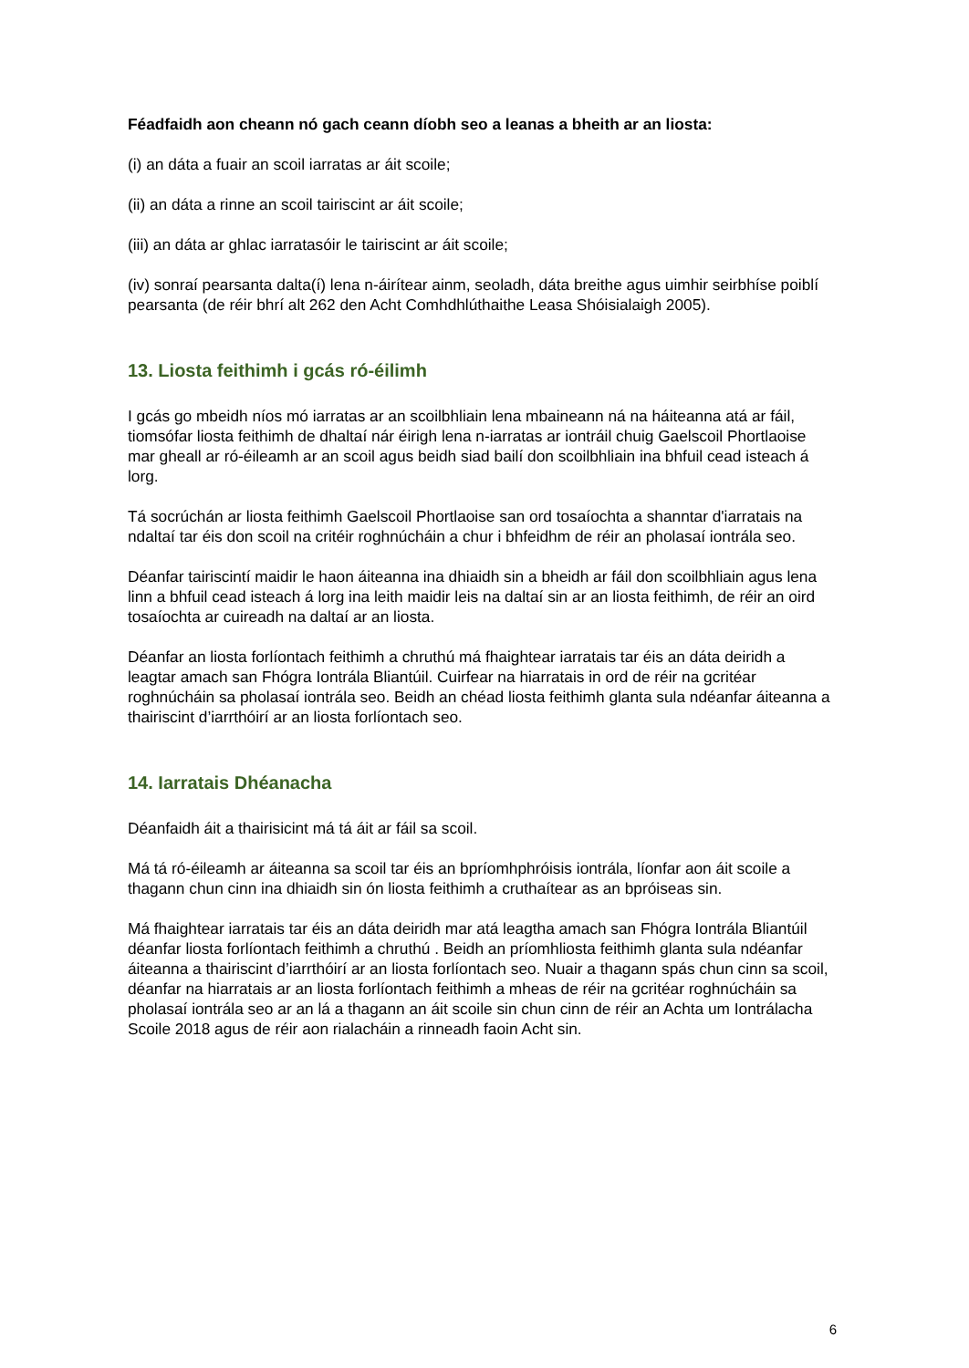Féadfaidh aon cheann nó gach ceann díobh seo a leanas a bheith ar an liosta:
(i) an dáta a fuair an scoil iarratas ar áit scoile;
(ii) an dáta a rinne an scoil tairiscint ar áit scoile;
(iii) an dáta ar ghlac iarratasóir le tairiscint ar áit scoile;
(iv) sonraí pearsanta dalta(í) lena n-áirítear ainm, seoladh, dáta breithe agus uimhir seirbhíse poiblí pearsanta (de réir bhrí alt 262 den Acht Comhdhlúthaithe Leasa Shóisialaigh 2005).
13. Liosta feithimh i gcás ró-éilimh
I gcás go mbeidh níos mó iarratas ar an scoilbhliain lena mbaineann ná na háiteanna atá ar fáil, tiomsófar liosta feithimh de dhaltaí nár éirigh lena n-iarratas ar iontráil chuig Gaelscoil Phortlaoise mar gheall ar ró-éileamh ar an scoil agus beidh siad bailí don scoilbhliain ina bhfuil cead isteach á lorg.
Tá socrúchán ar liosta feithimh Gaelscoil Phortlaoise san ord tosaíochta a shanntar d'iarratais na ndaltaí tar éis don scoil na critéir roghnúcháin a chur i bhfeidhm de réir an pholasaí iontrála seo.
Déanfar tairiscintí maidir le haon áiteanna ina dhiaidh sin a bheidh ar fáil don scoilbhliain agus lena linn a bhfuil cead isteach á lorg ina leith maidir leis na daltaí sin ar an liosta feithimh, de réir an oird tosaíochta ar cuireadh na daltaí ar an liosta.
Déanfar an liosta forlíontach feithimh a chruthú má fhaightear iarratais tar éis an dáta deiridh a leagtar amach san Fhógra Iontrála Bliantúil. Cuirfear na hiarratais in ord de réir na gcritéar roghnúcháin sa pholasaí iontrála seo. Beidh an chéad liosta feithimh glanta sula ndéanfar áiteanna a thairiscint d’iarrthóirí ar an liosta forlíontach seo.
14. Iarratais Dhéanacha
Déanfaidh áit a thairisicint má tá áit ar fáil sa scoil.
Má tá ró-éileamh ar áiteanna sa scoil tar éis an bpríomhphróisis iontrála, líonfar aon áit scoile a thagann chun cinn ina dhiaidh sin ón liosta feithimh a cruthaítear as an bpróiseas sin.
Má fhaightear iarratais tar éis an dáta deiridh mar atá leagtha amach san Fhógra Iontrála Bliantúil déanfar liosta forlíontach feithimh a chruthú . Beidh an príomhliosta feithimh glanta sula ndéanfar áiteanna a thairiscint d’iarrthóirí ar an liosta forlíontach seo. Nuair a thagann spás chun cinn sa scoil, déanfar na hiarratais ar an liosta forlíontach feithimh a mheas de réir na gcritéar roghnúcháin sa pholasaí iontrála seo ar an lá a thagann an áit scoile sin chun cinn de réir an Achta um Iontrálacha Scoile 2018 agus de réir aon rialacháin a rinneadh faoin Acht sin.
6